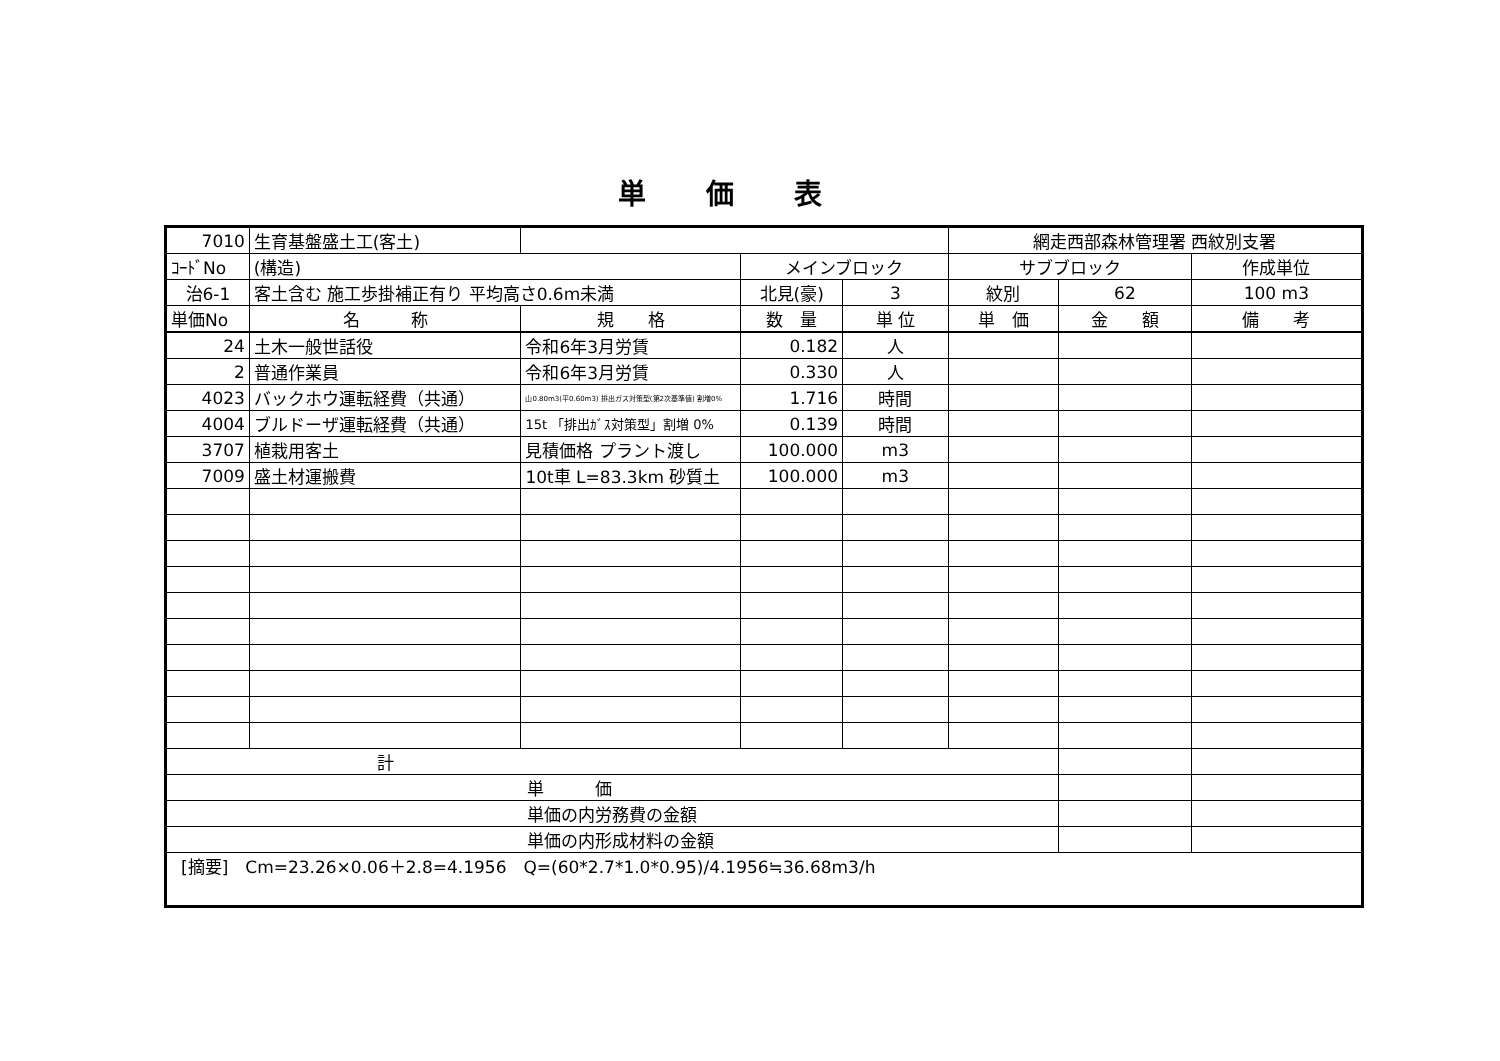単価表
| 7010 | 生育基盤盛土工(客土) | | | | 網走西部森林管理署 西紋別支署 | | |
| ｺｰﾄﾞNo | (構造) | | メインブロック | | サブブロック | | 作成単位 |
| 治6-1 | 客土含む 施工歩掛補正有り 平均高さ0.6m未満 | | 北見(豪) | 3 | 紋別 | 62 | 100 m3 |
| 単価No | 名 称 | 規 格 | 数 量 | 単 位 | 単 価 | 金 額 | 備 考 |
| 24 | 土木一般世話役 | 令和6年3月労賃 | 0.182 | 人 | | | |
| 2 | 普通作業員 | 令和6年3月労賃 | 0.330 | 人 | | | |
| 4023 | バックホウ運転経費（共通） | 山0.80m3(平0.60m3) 排出ガス対策型(第2次基準値) 割増0% | 1.716 | 時間 | | | |
| 4004 | ブルドーザ運転経費（共通） | 15t 「排出ｶﾞｽ対策型」割増 0% | 0.139 | 時間 | | | |
| 3707 | 植栽用客土 | 見積価格 プラント渡し | 100.000 | m3 | | | |
| 7009 | 盛土材運搬費 | 10t車 L=83.3km 砂質土 | 100.000 | m3 | | | |
| 計 | | | | | | | |
| 単 価 | | | | | | | |
| 単価の内労務費の金額 | | | | | | | |
| 単価の内形成材料の金額 | | | | | | | |
| [摘要] Cm=23.26×0.06＋2.8=4.1956 Q=(60*2.7*1.0*0.95)/4.1956≒36.68m3/h | | | | | | | |